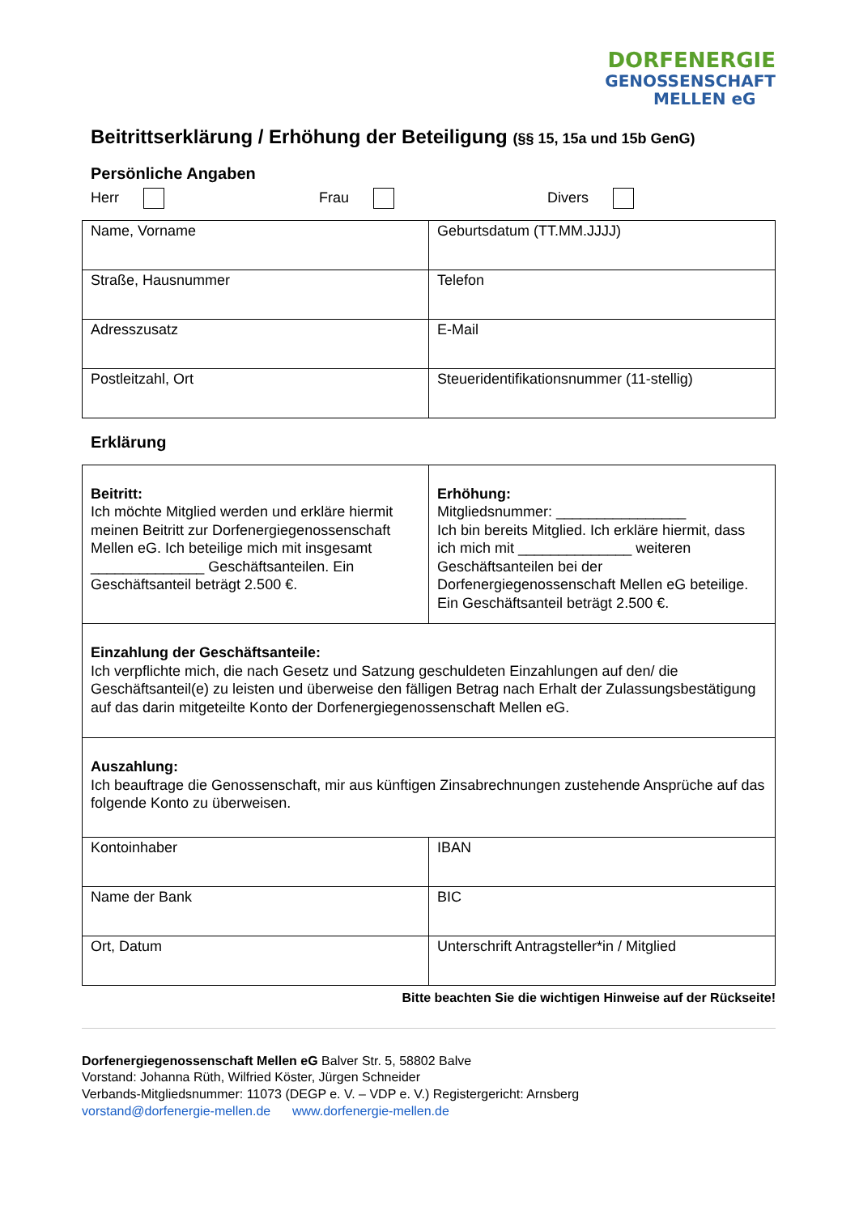DORFENERGIE
GENOSSENSCHAFT
MELLEN eG
Beitrittserklärung / Erhöhung der Beteiligung (§§ 15, 15a und 15b GenG)
Persönliche Angaben
Herr Frau Divers
| Name, Vorname | Geburtsdatum (TT.MM.JJJJ) |
| Straße, Hausnummer | Telefon |
| Adresszusatz | E-Mail |
| Postleitzahl, Ort | Steueridentifikationsnummer (11-stellig) |
Erklärung
| Beitritt: Ich möchte Mitglied werden und erkläre hiermit meinen Beitritt zur Dorfenergiegenossenschaft Mellen eG. Ich beteilige mich mit insgesamt ______________ Geschäftsanteilen. Ein Geschäftsanteil beträgt 2.500 €. | Erhöhung: Mitgliedsnummer: ________________ Ich bin bereits Mitglied. Ich erkläre hiermit, dass ich mich mit ______________ weiteren Geschäftsanteilen bei der Dorfenergiegenossenschaft Mellen eG beteilige. Ein Geschäftsanteil beträgt 2.500 €. |
| Einzahlung der Geschäftsanteile: Ich verpflichte mich, die nach Gesetz und Satzung geschuldeten Einzahlungen auf den/ die Geschäftsanteil(e) zu leisten und überweise den fälligen Betrag nach Erhalt der Zulassungsbestätigung auf das darin mitgeteilte Konto der Dorfenergiegenossenschaft Mellen eG. | |
| Auszahlung: Ich beauftrage die Genossenschaft, mir aus künftigen Zinsabrechnungen zustehende Ansprüche auf das folgende Konto zu überweisen. | |
| Kontoinhaber | IBAN |
| Name der Bank | BIC |
| Ort, Datum | Unterschrift Antragsteller*in / Mitglied |
Bitte beachten Sie die wichtigen Hinweise auf der Rückseite!
Dorfenergiegenossenschaft Mellen eG Balver Str. 5, 58802 Balve
Vorstand: Johanna Rüth, Wilfried Köster, Jürgen Schneider
Verbands-Mitgliedsnummer: 11073 (DEGP e. V. – VDP e. V.) Registergericht: Arnsberg
vorstand@dorfenergie-mellen.de www.dorfenergie-mellen.de